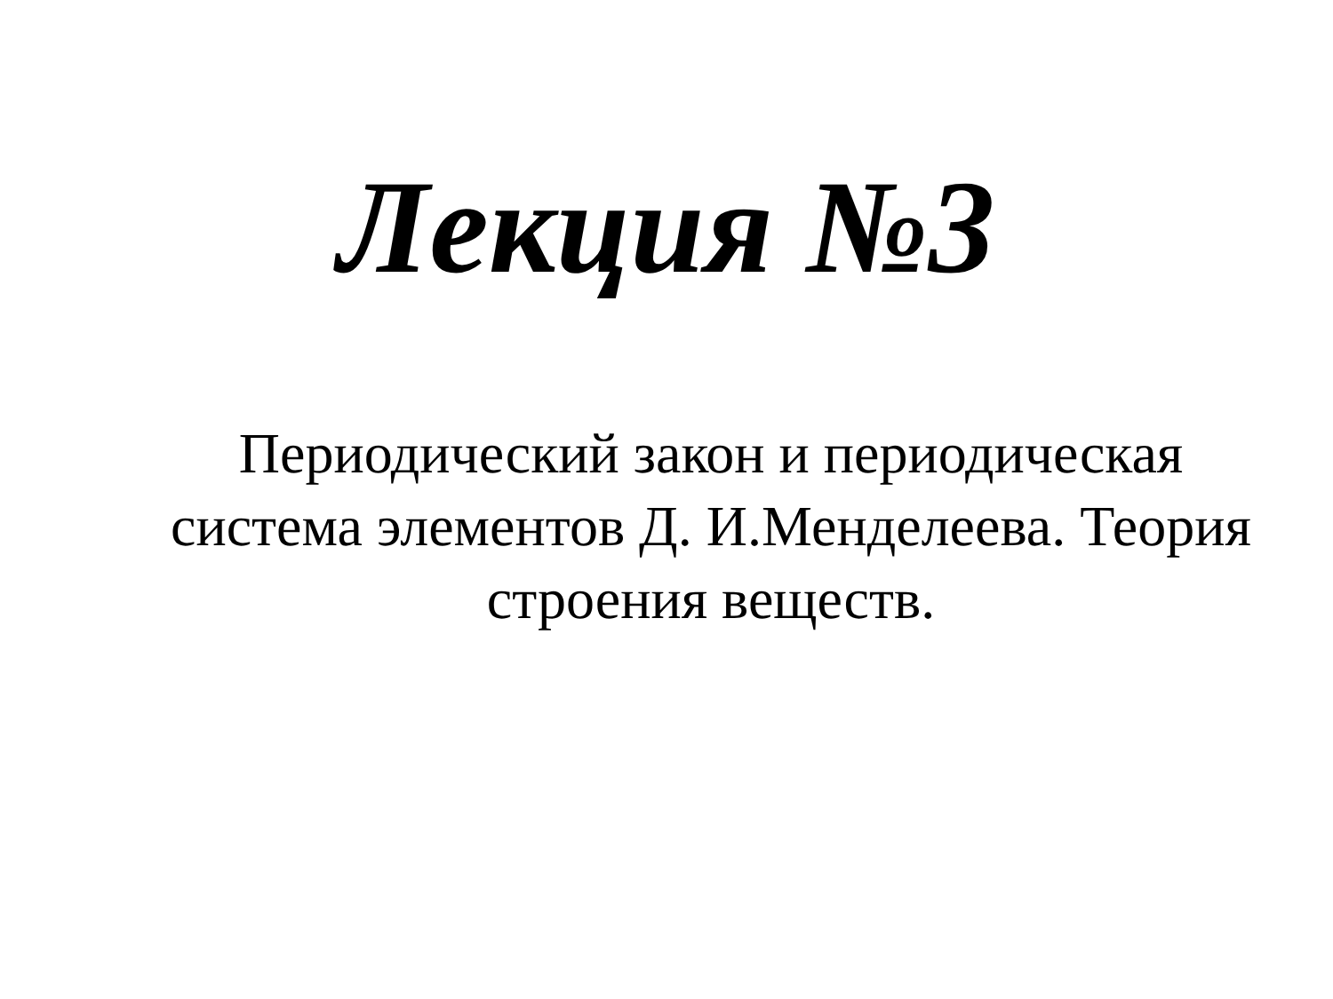Лекция №3
Периодический закон и периодическая система элементов Д. И.Менделеева. Теория строения веществ.